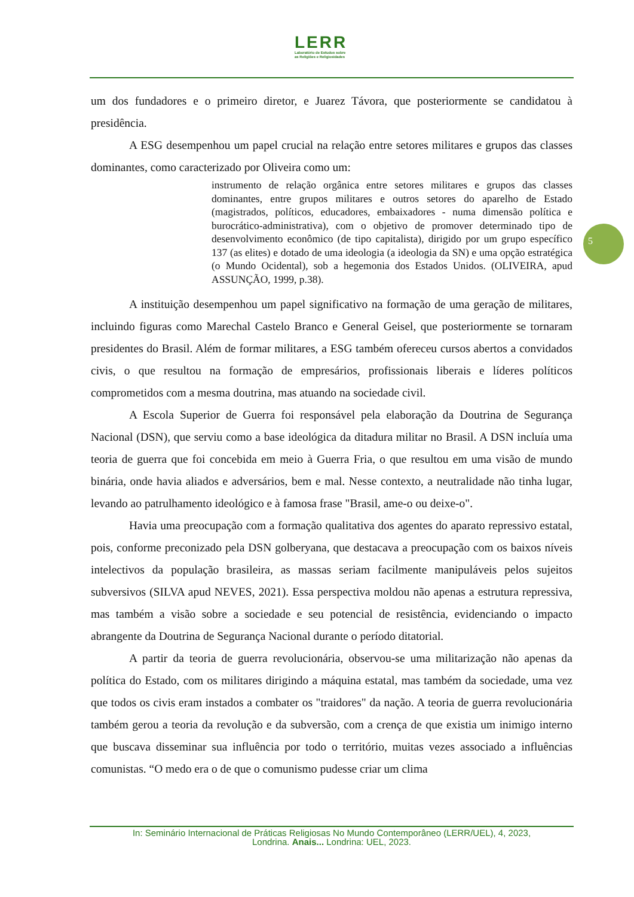LERR
Laboratório de Estudos sobre
as Religiões e Religiosidades
um dos fundadores e o primeiro diretor, e Juarez Távora, que posteriormente se candidatou à presidência.
A ESG desempenhou um papel crucial na relação entre setores militares e grupos das classes dominantes, como caracterizado por Oliveira como um:
instrumento de relação orgânica entre setores militares e grupos das classes dominantes, entre grupos militares e outros setores do aparelho de Estado (magistrados, políticos, educadores, embaixadores - numa dimensão política e burocrático-administrativa), com o objetivo de promover determinado tipo de desenvolvimento econômico (de tipo capitalista), dirigido por um grupo específico 137 (as elites) e dotado de uma ideologia (a ideologia da SN) e uma opção estratégica (o Mundo Ocidental), sob a hegemonia dos Estados Unidos. (OLIVEIRA, apud ASSUNÇÃO, 1999, p.38).
A instituição desempenhou um papel significativo na formação de uma geração de militares, incluindo figuras como Marechal Castelo Branco e General Geisel, que posteriormente se tornaram presidentes do Brasil. Além de formar militares, a ESG também ofereceu cursos abertos a convidados civis, o que resultou na formação de empresários, profissionais liberais e líderes políticos comprometidos com a mesma doutrina, mas atuando na sociedade civil.
A Escola Superior de Guerra foi responsável pela elaboração da Doutrina de Segurança Nacional (DSN), que serviu como a base ideológica da ditadura militar no Brasil. A DSN incluía uma teoria de guerra que foi concebida em meio à Guerra Fria, o que resultou em uma visão de mundo binária, onde havia aliados e adversários, bem e mal. Nesse contexto, a neutralidade não tinha lugar, levando ao patrulhamento ideológico e à famosa frase "Brasil, ame-o ou deixe-o".
Havia uma preocupação com a formação qualitativa dos agentes do aparato repressivo estatal, pois, conforme preconizado pela DSN golberyana, que destacava a preocupação com os baixos níveis intelectivos da população brasileira, as massas seriam facilmente manipuláveis pelos sujeitos subversivos (SILVA apud NEVES, 2021). Essa perspectiva moldou não apenas a estrutura repressiva, mas também a visão sobre a sociedade e seu potencial de resistência, evidenciando o impacto abrangente da Doutrina de Segurança Nacional durante o período ditatorial.
A partir da teoria de guerra revolucionária, observou-se uma militarização não apenas da política do Estado, com os militares dirigindo a máquina estatal, mas também da sociedade, uma vez que todos os civis eram instados a combater os "traidores" da nação. A teoria de guerra revolucionária também gerou a teoria da revolução e da subversão, com a crença de que existia um inimigo interno que buscava disseminar sua influência por todo o território, muitas vezes associado a influências comunistas. “O medo era o de que o comunismo pudesse criar um clima
5
In: Seminário Internacional de Práticas Religiosas No Mundo Contemporâneo (LERR/UEL), 4, 2023,
Londrina. Anais... Londrina: UEL, 2023.